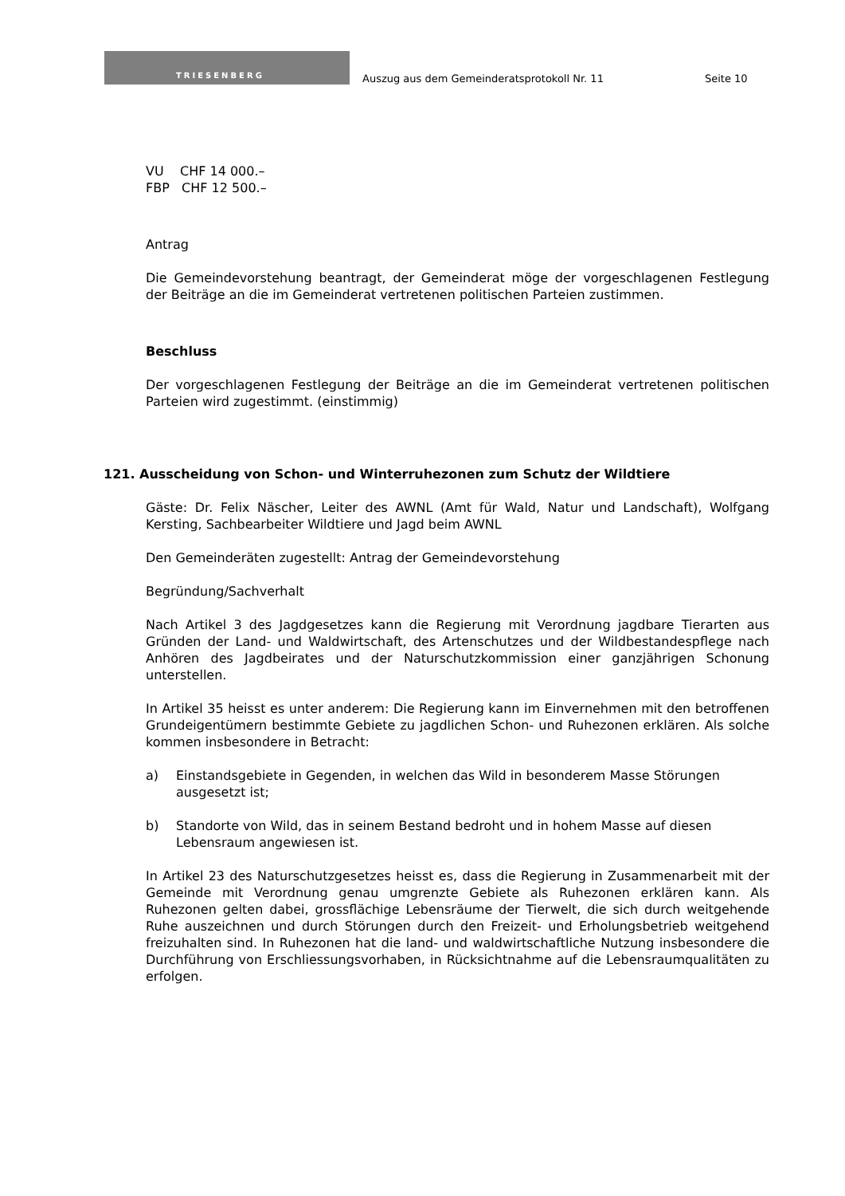TRIESENBERG
Auszug aus dem Gemeinderatsprotokoll Nr. 11
Seite 10
VU CHF 14 000.–
FBP CHF 12 500.–
Antrag
Die Gemeindevorstehung beantragt, der Gemeinderat möge der vorgeschlagenen Festlegung der Beiträge an die im Gemeinderat vertretenen politischen Parteien zustimmen.
Beschluss
Der vorgeschlagenen Festlegung der Beiträge an die im Gemeinderat vertretenen politischen Parteien wird zugestimmt. (einstimmig)
121. Ausscheidung von Schon- und Winterruhezonen zum Schutz der Wildtiere
Gäste: Dr. Felix Näscher, Leiter des AWNL (Amt für Wald, Natur und Landschaft), Wolfgang Kersting, Sachbearbeiter Wildtiere und Jagd beim AWNL
Den Gemeinderäten zugestellt: Antrag der Gemeindevorstehung
Begründung/Sachverhalt
Nach Artikel 3 des Jagdgesetzes kann die Regierung mit Verordnung jagdbare Tierarten aus Gründen der Land- und Waldwirtschaft, des Artenschutzes und der Wildbestandespflege nach Anhören des Jagdbeirates und der Naturschutzkommission einer ganzjährigen Schonung unterstellen.
In Artikel 35 heisst es unter anderem: Die Regierung kann im Einvernehmen mit den betroffenen Grundeigentümern bestimmte Gebiete zu jagdlichen Schon- und Ruhezonen erklären. Als solche kommen insbesondere in Betracht:
a) Einstandsgebiete in Gegenden, in welchen das Wild in besonderem Masse Störungen ausgesetzt ist;
b) Standorte von Wild, das in seinem Bestand bedroht und in hohem Masse auf diesen Lebensraum angewiesen ist.
In Artikel 23 des Naturschutzgesetzes heisst es, dass die Regierung in Zusammenarbeit mit der Gemeinde mit Verordnung genau umgrenzte Gebiete als Ruhezonen erklären kann. Als Ruhezonen gelten dabei, grossflächige Lebensräume der Tierwelt, die sich durch weitgehende Ruhe auszeichnen und durch Störungen durch den Freizeit- und Erholungsbetrieb weitgehend freizuhalten sind. In Ruhezonen hat die land- und waldwirtschaftliche Nutzung insbesondere die Durchführung von Erschliessungsvorhaben, in Rücksichtnahme auf die Lebensraumqualitäten zu erfolgen.